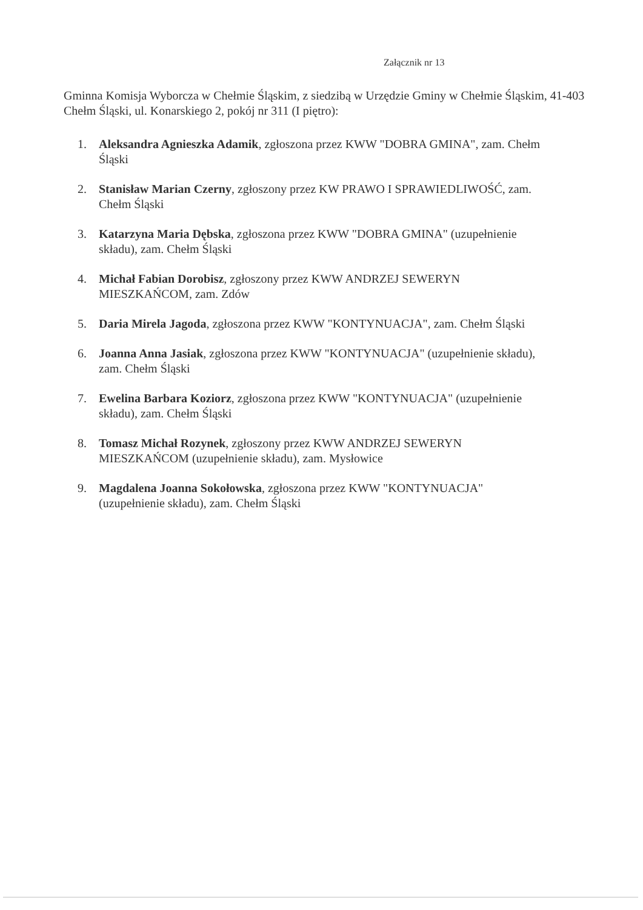Załącznik nr 13
Gminna Komisja Wyborcza w Chełmie Śląskim, z siedzibą w Urzędzie Gminy w Chełmie Śląskim, 41-403 Chełm Śląski, ul. Konarskiego 2, pokój nr 311 (I piętro):
1. Aleksandra Agnieszka Adamik, zgłoszona przez KWW "DOBRA GMINA", zam. Chełm Śląski
2. Stanisław Marian Czerny, zgłoszony przez KW PRAWO I SPRAWIEDLIWOŚĆ, zam. Chełm Śląski
3. Katarzyna Maria Dębska, zgłoszona przez KWW "DOBRA GMINA" (uzupełnienie składu), zam. Chełm Śląski
4. Michał Fabian Dorobisz, zgłoszony przez KWW ANDRZEJ SEWERYN MIESZKAŃCOM, zam. Zdów
5. Daria Mirela Jagoda, zgłoszona przez KWW "KONTYNUACJA", zam. Chełm Śląski
6. Joanna Anna Jasiak, zgłoszona przez KWW "KONTYNUACJA" (uzupełnienie składu), zam. Chełm Śląski
7. Ewelina Barbara Koziorz, zgłoszona przez KWW "KONTYNUACJA" (uzupełnienie składu), zam. Chełm Śląski
8. Tomasz Michał Rozynek, zgłoszony przez KWW ANDRZEJ SEWERYN MIESZKAŃCOM (uzupełnienie składu), zam. Mysłowice
9. Magdalena Joanna Sokołowska, zgłoszona przez KWW "KONTYNUACJA" (uzupełnienie składu), zam. Chełm Śląski